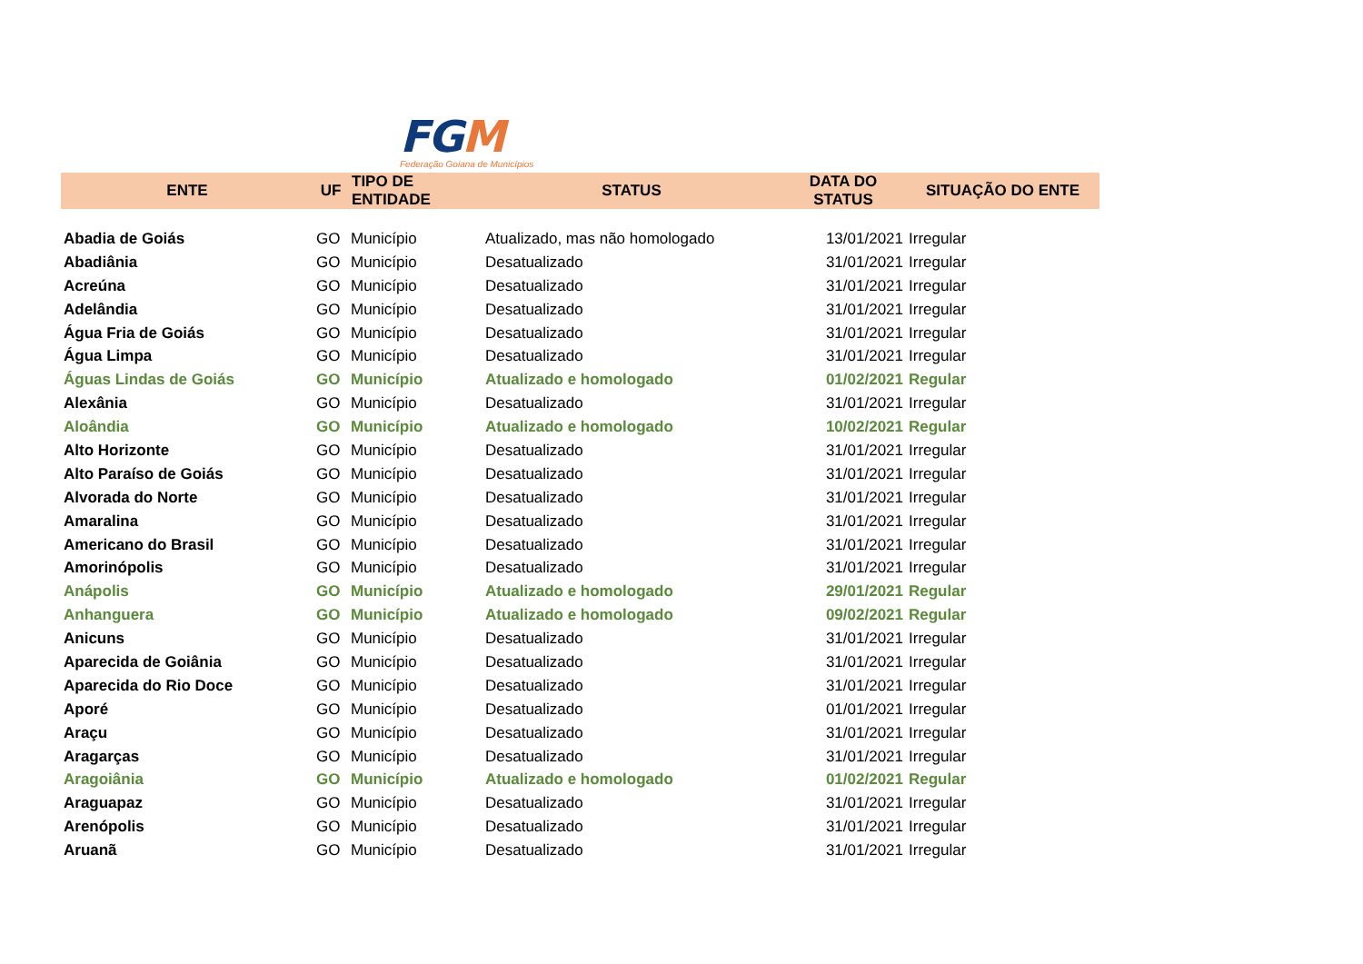FGM
Federação Goiana de Municípios
| ENTE | UF | TIPO DE ENTIDADE | STATUS | DATA DO STATUS | SITUAÇÃO DO ENTE |
| --- | --- | --- | --- | --- | --- |
| Abadia de Goiás | GO | Município | Atualizado, mas não homologado | 13/01/2021 | Irregular |
| Abadiânia | GO | Município | Desatualizado | 31/01/2021 | Irregular |
| Acreúna | GO | Município | Desatualizado | 31/01/2021 | Irregular |
| Adelândia | GO | Município | Desatualizado | 31/01/2021 | Irregular |
| Água Fria de Goiás | GO | Município | Desatualizado | 31/01/2021 | Irregular |
| Água Limpa | GO | Município | Desatualizado | 31/01/2021 | Irregular |
| Águas Lindas de Goiás | GO | Município | Atualizado e homologado | 01/02/2021 | Regular |
| Alexânia | GO | Município | Desatualizado | 31/01/2021 | Irregular |
| Aloândia | GO | Município | Atualizado e homologado | 10/02/2021 | Regular |
| Alto Horizonte | GO | Município | Desatualizado | 31/01/2021 | Irregular |
| Alto Paraíso de Goiás | GO | Município | Desatualizado | 31/01/2021 | Irregular |
| Alvorada do Norte | GO | Município | Desatualizado | 31/01/2021 | Irregular |
| Amaralina | GO | Município | Desatualizado | 31/01/2021 | Irregular |
| Americano do Brasil | GO | Município | Desatualizado | 31/01/2021 | Irregular |
| Amorinópolis | GO | Município | Desatualizado | 31/01/2021 | Irregular |
| Anápolis | GO | Município | Atualizado e homologado | 29/01/2021 | Regular |
| Anhanguera | GO | Município | Atualizado e homologado | 09/02/2021 | Regular |
| Anicuns | GO | Município | Desatualizado | 31/01/2021 | Irregular |
| Aparecida de Goiânia | GO | Município | Desatualizado | 31/01/2021 | Irregular |
| Aparecida do Rio Doce | GO | Município | Desatualizado | 31/01/2021 | Irregular |
| Aporé | GO | Município | Desatualizado | 01/01/2021 | Irregular |
| Araçu | GO | Município | Desatualizado | 31/01/2021 | Irregular |
| Aragarças | GO | Município | Desatualizado | 31/01/2021 | Irregular |
| Aragoiânia | GO | Município | Atualizado e homologado | 01/02/2021 | Regular |
| Araguapaz | GO | Município | Desatualizado | 31/01/2021 | Irregular |
| Arenópolis | GO | Município | Desatualizado | 31/01/2021 | Irregular |
| Aruanã | GO | Município | Desatualizado | 31/01/2021 | Irregular |